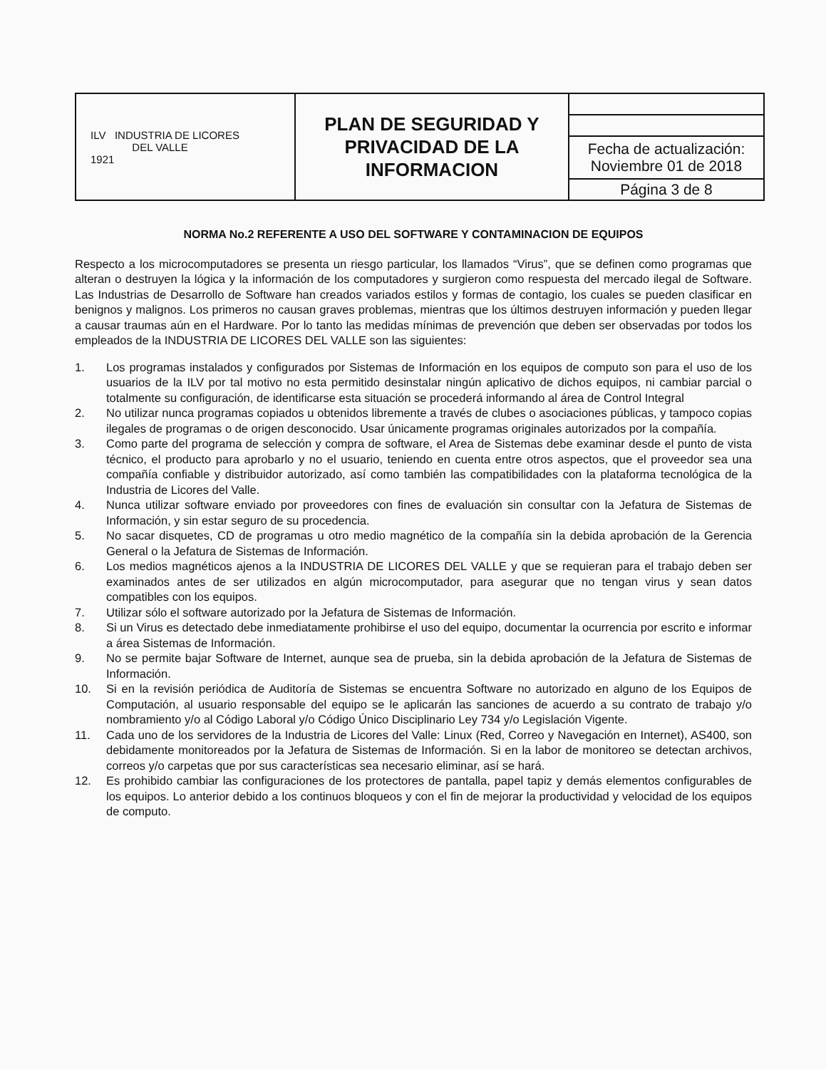| ILV INDUSTRIA DE LICORES DEL VALLE 1921 | PLAN DE SEGURIDAD Y PRIVACIDAD DE LA INFORMACION | |
| | | Fecha de actualización: Noviembre 01 de 2018 |
| | | Página 3 de 8 |
NORMA No.2 REFERENTE A USO DEL SOFTWARE Y CONTAMINACION DE EQUIPOS
Respecto a los microcomputadores se presenta un riesgo particular, los llamados “Virus”, que se definen como programas que alteran o destruyen la lógica y la información de los computadores y surgieron como respuesta del mercado ilegal de Software. Las Industrias de Desarrollo de Software han creados variados estilos y formas de contagio, los cuales se pueden clasificar en benignos y malignos. Los primeros no causan graves problemas, mientras que los últimos destruyen información y pueden llegar a causar traumas aún en el Hardware. Por lo tanto las medidas mínimas de prevención que deben ser observadas por todos los empleados de la INDUSTRIA DE LICORES DEL VALLE son las siguientes:
1. Los programas instalados y configurados por Sistemas de Información en los equipos de computo son para el uso de los usuarios de la ILV por tal motivo no esta permitido desinstalar ningún aplicativo de dichos equipos, ni cambiar parcial o totalmente su configuración, de identificarse esta situación se procederá informando al área de Control Integral
2. No utilizar nunca programas copiados u obtenidos libremente a través de clubes o asociaciones públicas, y tampoco copias ilegales de programas o de origen desconocido. Usar únicamente programas originales autorizados por la compañía.
3. Como parte del programa de selección y compra de software, el Area de Sistemas debe examinar desde el punto de vista técnico, el producto para aprobarlo y no el usuario, teniendo en cuenta entre otros aspectos, que el proveedor sea una compañía confiable y distribuidor autorizado, así como también las compatibilidades con la plataforma tecnológica de la Industria de Licores del Valle.
4. Nunca utilizar software enviado por proveedores con fines de evaluación sin consultar con la Jefatura de Sistemas de Información, y sin estar seguro de su procedencia.
5. No sacar disquetes, CD de programas u otro medio magnético de la compañía sin la debida aprobación de la Gerencia General o la Jefatura de Sistemas de Información.
6. Los medios magnéticos ajenos a la INDUSTRIA DE LICORES DEL VALLE y que se requieran para el trabajo deben ser examinados antes de ser utilizados en algún microcomputador, para asegurar que no tengan virus y sean datos compatibles con los equipos.
7. Utilizar sólo el software autorizado por la Jefatura de Sistemas de Información.
8. Si un Virus es detectado debe inmediatamente prohibirse el uso del equipo, documentar la ocurrencia por escrito e informar a área Sistemas de Información.
9. No se permite bajar Software de Internet, aunque sea de prueba, sin la debida aprobación de la Jefatura de Sistemas de Información.
10. Si en la revisión periódica de Auditoría de Sistemas se encuentra Software no autorizado en alguno de los Equipos de Computación, al usuario responsable del equipo se le aplicarán las sanciones de acuerdo a su contrato de trabajo y/o nombramiento y/o al Código Laboral y/o Código Único Disciplinario Ley 734 y/o Legislación Vigente.
11. Cada uno de los servidores de la Industria de Licores del Valle: Linux (Red, Correo y Navegación en Internet), AS400, son debidamente monitoreados por la Jefatura de Sistemas de Información. Si en la labor de monitoreo se detectan archivos, correos y/o carpetas que por sus características sea necesario eliminar, así se hará.
12. Es prohibido cambiar las configuraciones de los protectores de pantalla, papel tapiz y demás elementos configurables de los equipos. Lo anterior debido a los continuos bloqueos y con el fin de mejorar la productividad y velocidad de los equipos de computo.